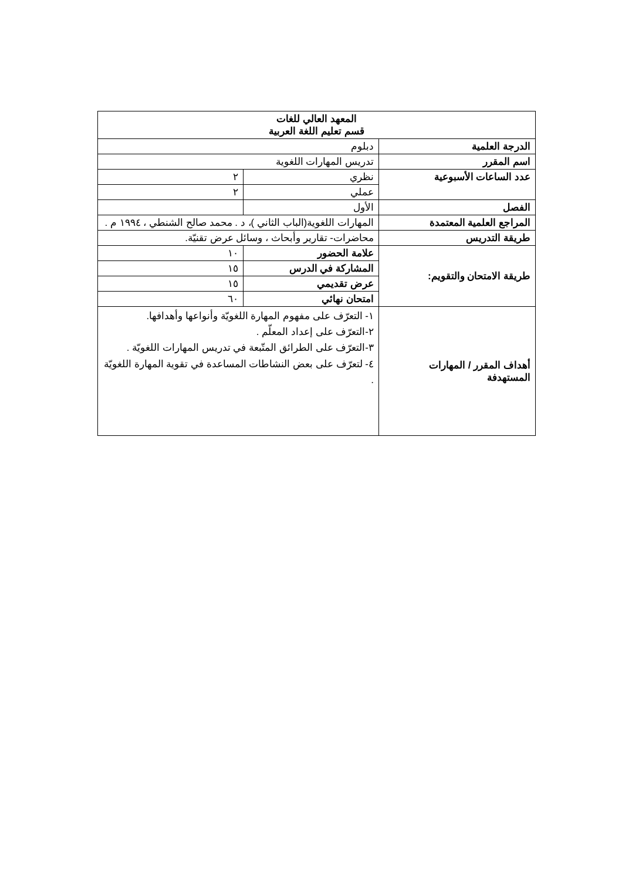| المعهد العالي للغات قسم تعليم اللغة العربية | | |
| الدرجة العلمية | دبلوم | |
| اسم المقرر | تدريس المهارات اللغوية | |
| عدد الساعات الأسبوعية | نظري | ٢ |
| | عملي | ٢ |
| الفصل | الأول | |
| المراجع العلمية المعتمدة | المهارات اللغوية(الباب الثاني )، د . محمد صالح الشنطي ، ١٩٩٤ م . | |
| طريقة التدريس | محاضرات- تقارير وأبحاث ، وسائل عرض تقنيّة. | |
| طريقة الامتحان والتقويم: | علامة الحضور | ١٠ |
| | المشاركة في الدرس | ١٥ |
| | عرض تقديمي | ١٥ |
| | امتحان نهائي | ٦٠ |
| أهداف المقرر / المهارات المستهدفة | ١- التعرّف على مفهوم المهارة اللغويّة وأنواعها وأهدافها. ٢-التعرّف على إعداد المعلّم . ٣-التعرّف على الطرائق المتّبعة في تدريس المهارات اللغويّة . ٤- لتعرّف على بعض النشاطات المساعدة في تقوية المهارة اللغويّة . | |